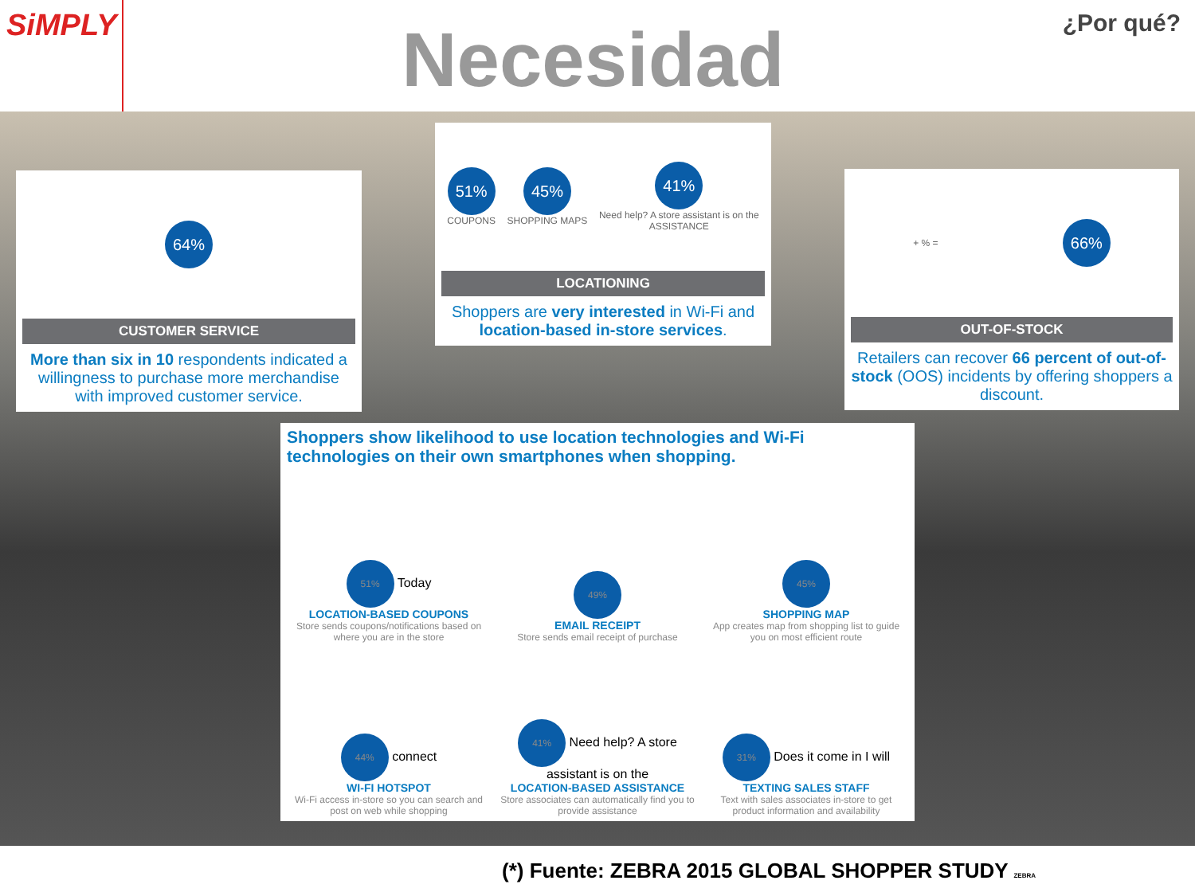SiMPLY
Necesidad
¿Por qué?
64%
CUSTOMER SERVICE
More than six in 10 respondents indicated a willingness to purchase more merchandise with improved customer service.
51%
COUPONS
45%
SHOPPING MAPS
41%
Need help? A store assistant is on the
ASSISTANCE
LOCATIONING
Shoppers are very interested in Wi-Fi and location-based in-store services.
+ % = 66%
OUT-OF-STOCK
Retailers can recover 66 percent of out-of-stock (OOS) incidents by offering shoppers a discount.
Shoppers show likelihood to use location technologies and Wi-Fi technologies on their own smartphones when shopping.
51% Today
LOCATION-BASED COUPONS
Store sends coupons/notifications based on where you are in the store
49%
EMAIL RECEIPT
Store sends email receipt of purchase
45%
SHOPPING MAP
App creates map from shopping list to guide you on most efficient route
44% connect
WI-FI HOTSPOT
Wi-Fi access in-store so you can search and post on web while shopping
41% Need help? A store assistant is on the
LOCATION-BASED ASSISTANCE
Store associates can automatically find you to provide assistance
31% Does it come in I will
TEXTING SALES STAFF
Text with sales associates in-store to get product information and availability
(*) Fuente: ZEBRA 2015 GLOBAL SHOPPER STUDY ZEBRA